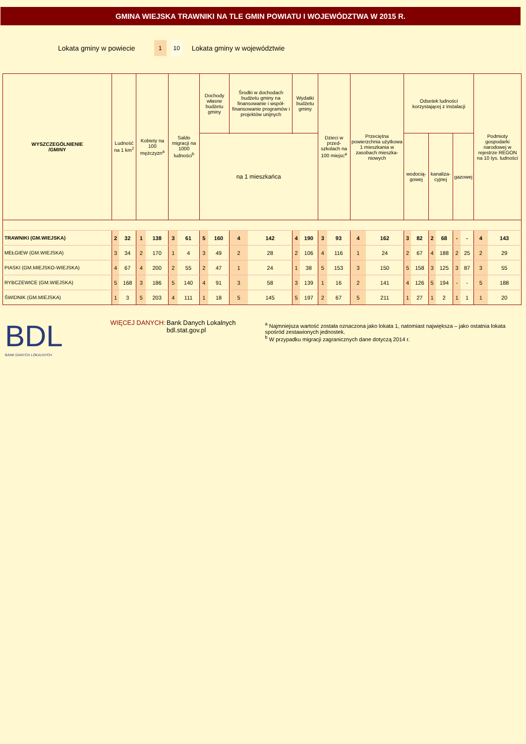GMINA WIEJSKA TRAWNIKI NA TLE GMIN POWIATU I WOJEWÓDZTWA W 2015 R.
Lokata gminy w powiecie 1 10 Lokata gminy w województwie
| WYSZCZEGÓLNIENIE /GMINY | Ludność na 1 km<sup>2</sup> | | Kobiety na 100 mężczyzn<sup>a</sup> | | Saldo migracji na 1000 ludności<sup>b</sup> | | Dochody własne budżetu gminy | | Środki w dochodach budżetu gminy na finansowanie i współ-finansowanie programów i projektów unijnych | | Wydatki budżetu gminy | | Dzieci w przed-szkolach na 100 miejsc<sup>a</sup> | | Przeciętna powierzchnia użytkowa 1 mieszkania w zasobach mieszka-niowych | | Odsetek ludności korzystającej z instalacji | | | | | | Podmioty gospodarki narodowej w rejestrze REGON na 10 tys. ludności | |
| --- | --- | --- | --- | --- | --- | --- | --- | --- | --- | --- | --- | --- | --- | --- | --- | --- | --- | --- | --- | --- | --- | --- | --- | --- |
| | | | | | | | | | | | | | | | | | wodocią-gowej | | kanaliza-cyjnej | | gazowej | | | |
| | | | | | | | na 1 mieszkańca | | | | | | | | | | | | | | | | | |
| TRAWNIKI (GM.WIEJSKA) | 2 | 32 | 1 | 138 | 3 | 61 | 5 | 160 | 4 | 142 | 4 | 190 | 3 | 93 | 4 | 162 | 3 | 82 | 2 | 68 | - | - | 4 | 143 |
| MEŁGIEW (GM.WIEJSKA) | 3 | 34 | 2 | 170 | 1 | 4 | 3 | 49 | 2 | 28 | 2 | 106 | 4 | 116 | 1 | 24 | 2 | 67 | 4 | 188 | 2 | 25 | 2 | 29 |
| PIASKI (GM.MIEJSKO-WIEJSKA) | 4 | 67 | 4 | 200 | 2 | 55 | 2 | 47 | 1 | 24 | 1 | 38 | 5 | 153 | 3 | 150 | 5 | 158 | 3 | 125 | 3 | 87 | 3 | 55 |
| RYBCZEWICE (GM.WIEJSKA) | 5 | 168 | 3 | 186 | 5 | 140 | 4 | 91 | 3 | 58 | 3 | 139 | 1 | 16 | 2 | 141 | 4 | 126 | 5 | 194 | - | - | 5 | 188 |
| ŚWIDNIK (GM.MIEJSKA) | 1 | 3 | 5 | 203 | 4 | 111 | 1 | 18 | 5 | 145 | 5 | 197 | 2 | 67 | 5 | 211 | 1 | 27 | 1 | 2 | 1 | 1 | 1 | 20 |
BDL
BANK DANYCH LOKALNYCH
WIĘCEJ DANYCH: Bank Danych Lokalnych
bdl.stat.gov.pl
<sup>a</sup> Najmniejsza wartość została oznaczona jako lokata 1, natomiast największa – jako ostatnia lokata spośród zestawionych jednostek.
<sup>b</sup> W przypadku migracji zagranicznych dane dotyczą 2014 r.